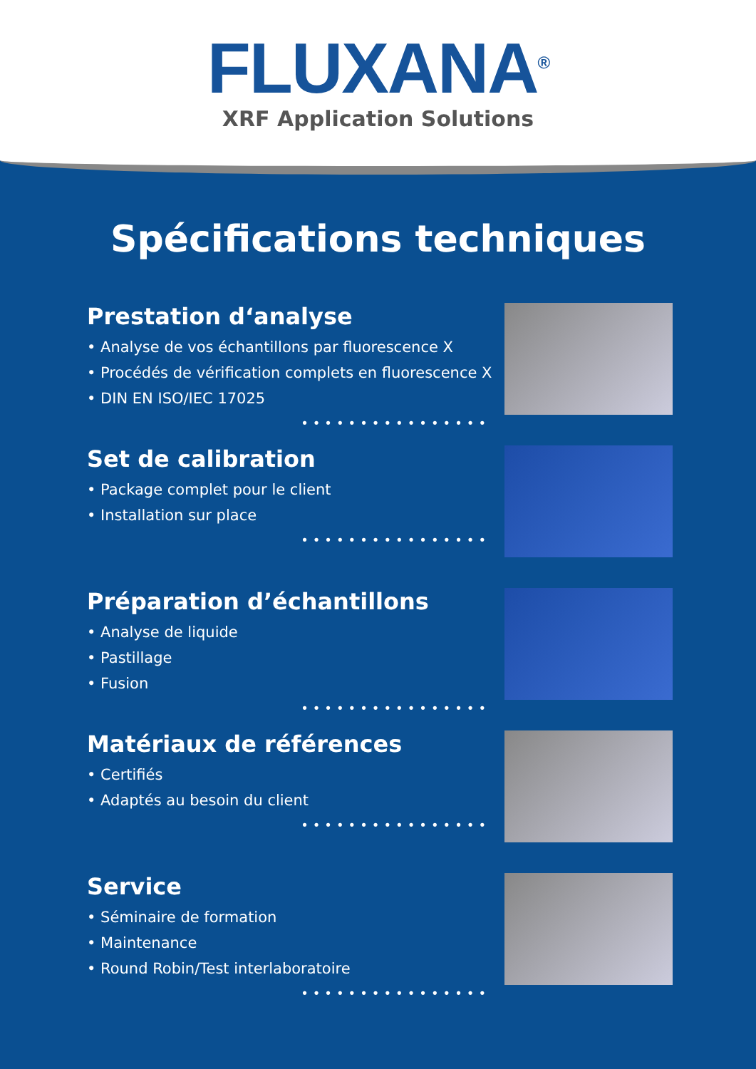FLUXANA<sup>®</sup>
XRF Application Solutions
Spécifications techniques
Prestation d‘analyse
• Analyse de vos échantillons par fluorescence X
• Procédés de vérification complets en fluorescence X
• DIN EN ISO/IEC 17025
••••••••••••••••
Set de calibration
• Package complet pour le client
• Installation sur place
••••••••••••••••
Préparation d’échantillons
• Analyse de liquide
• Pastillage
• Fusion
••••••••••••••••
Matériaux de références
• Certifiés
• Adaptés au besoin du client
••••••••••••••••
Service
• Séminaire de formation
• Maintenance
• Round Robin/Test interlaboratoire
••••••••••••••••